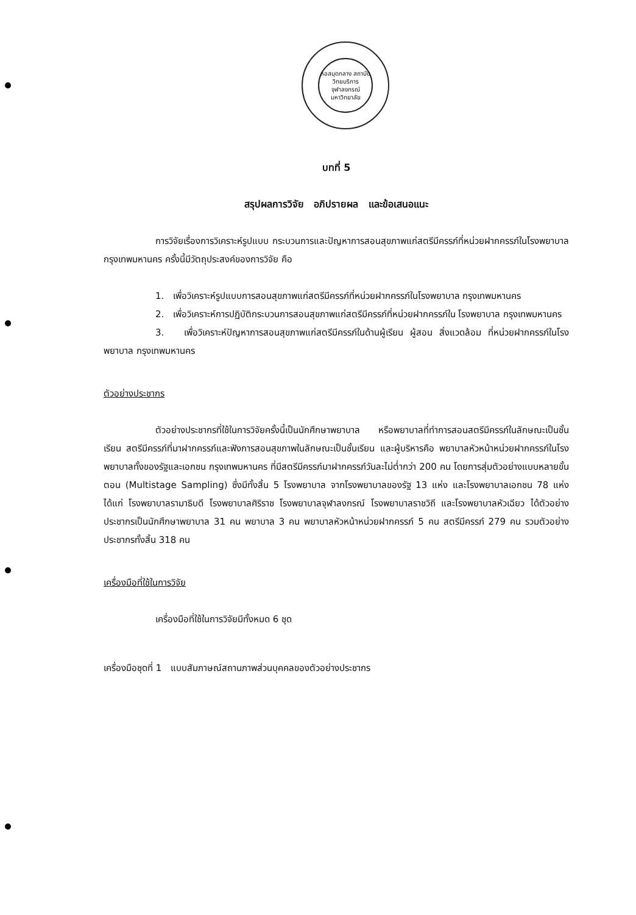หอสมุดกลาง สถาบันวิทยบริการ จุฬาลงกรณ์มหาวิทยาลัย
บทที่ 5
สรุปผลการวิจัย อภิปรายผล และข้อเสนอแนะ
การวิจัยเรื่องการวิเคราะห์รูปแบบ กระบวนการและปัญหาการสอนสุขภาพแก่สตรีมีครรภ์ที่หน่วยฝากครรภ์ในโรงพยาบาล กรุงเทพมหานคร ครั้งนี้มีวัตถุประสงค์ของการวิจัย คือ
1. เพื่อวิเคราะห์รูปแบบการสอนสุขภาพแก่สตรีมีครรภ์ที่หน่วยฝากครรภ์ในโรงพยาบาล กรุงเทพมหานคร
2. เพื่อวิเคราะห์การปฏิบัติกระบวนการสอนสุขภาพแก่สตรีมีครรภ์ที่หน่วยฝากครรภ์ใน โรงพยาบาล กรุงเทพมหานคร
3. เพื่อวิเคราะห์ปัญหาการสอนสุขภาพแก่สตรีมีครรภ์ในด้านผู้เรียน ผู้สอน สิ่งแวดล้อม ที่หน่วยฝากครรภ์ในโรงพยาบาล กรุงเทพมหานคร
ตัวอย่างประชากร
ตัวอย่างประชากรที่ใช้ในการวิจัยครั้งนี้เป็นนักศึกษาพยาบาล หรือพยาบาลที่ทำการสอนสตรีมีครรภ์ในลักษณะเป็นชั้นเรียน สตรีมีครรภ์ที่มาฝากครรภ์และฟังการสอนสุขภาพในลักษณะเป็นชั้นเรียน และผู้บริหารคือ พยาบาลหัวหน้าหน่วยฝากครรภ์ในโรงพยาบาลทั้งของรัฐและเอกชน กรุงเทพมหานคร ที่มีสตรีมีครรภ์มาฝากครรภ์วันละไม่ต่ำกว่า 200 คน โดยการสุ่มตัวอย่างแบบหลายขั้นตอน (Multistage Sampling) ซึ่งมีทั้งสิ้น 5 โรงพยาบาล จากโรงพยาบาลของรัฐ 13 แห่ง และโรงพยาบาลเอกชน 78 แห่ง ได้แก่ โรงพยาบาลรามาธิบดี โรงพยาบาลศิริราช โรงพยาบาลจุฬาลงกรณ์ โรงพยาบาลราชวิถี และโรงพยาบาลหัวเฉียว ได้ตัวอย่างประชากรเป็นนักศึกษาพยาบาล 31 คน พยาบาล 3 คน พยาบาลหัวหน้าหน่วยฝากครรภ์ 5 คน สตรีมีครรภ์ 279 คน รวมตัวอย่างประชากรทั้งสิ้น 318 คน
เครื่องมือที่ใช้ในการวิจัย
เครื่องมือที่ใช้ในการวิจัยมีทั้งหมด 6 ชุด
เครื่องมือชุดที่ 1 แบบสัมภาษณ์สถานภาพส่วนบุคคลของตัวอย่างประชากร